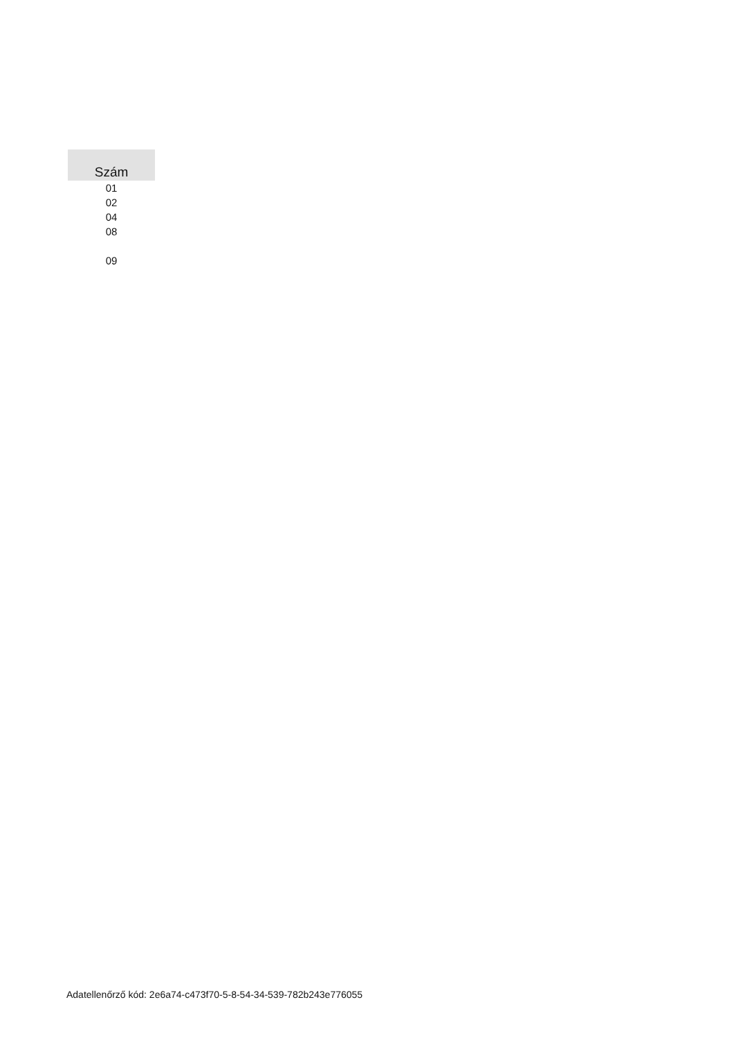| Szám |
| --- |
| 01 |
| 02 |
| 04 |
| 08 |
| 09 |
Adatellenőrző kód: 2e6a74-c473f70-5-8-54-34-539-782b243e776055